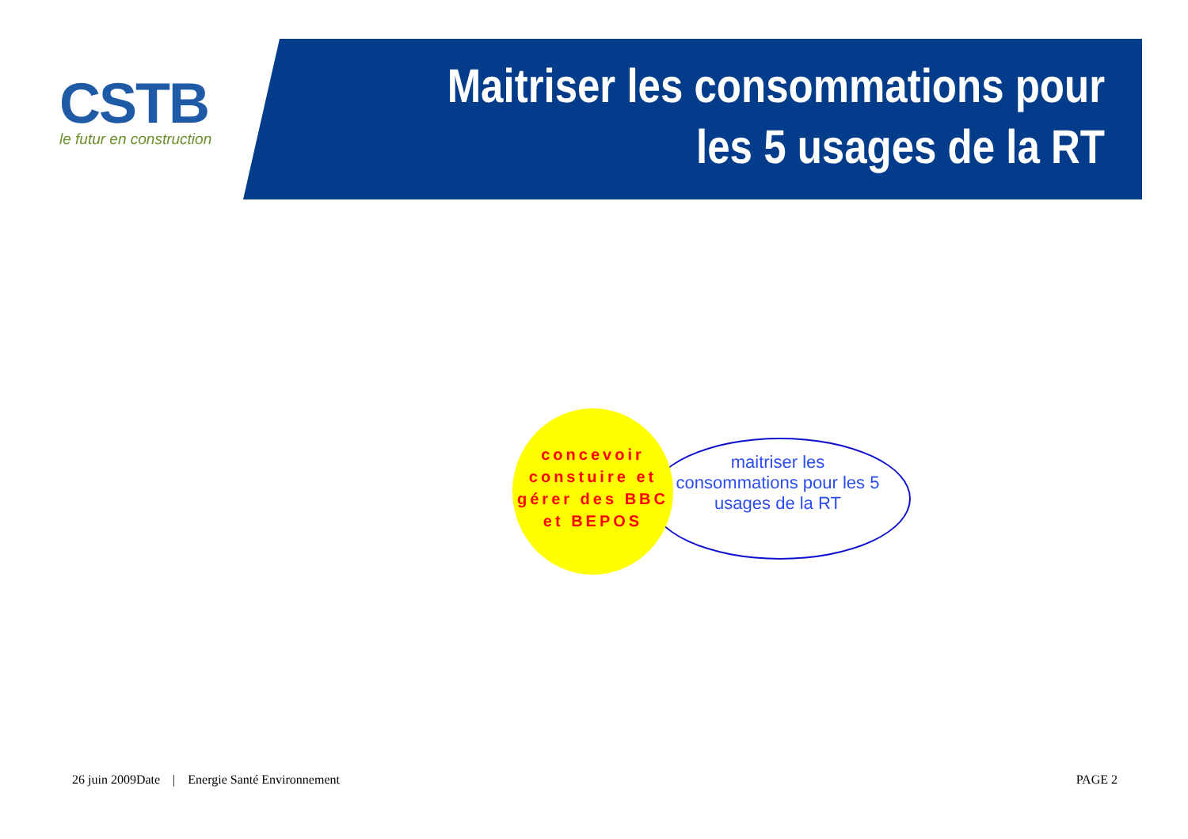CSTB
le futur en construction
Maitriser les consommations pour les 5 usages de la RT
maitriser les consommations pour les 5 usages de la RT
concevoir constuire et gérer des BBC et BEPOS
26 juin 2009Date | Energie Santé Environnement
PAGE 2